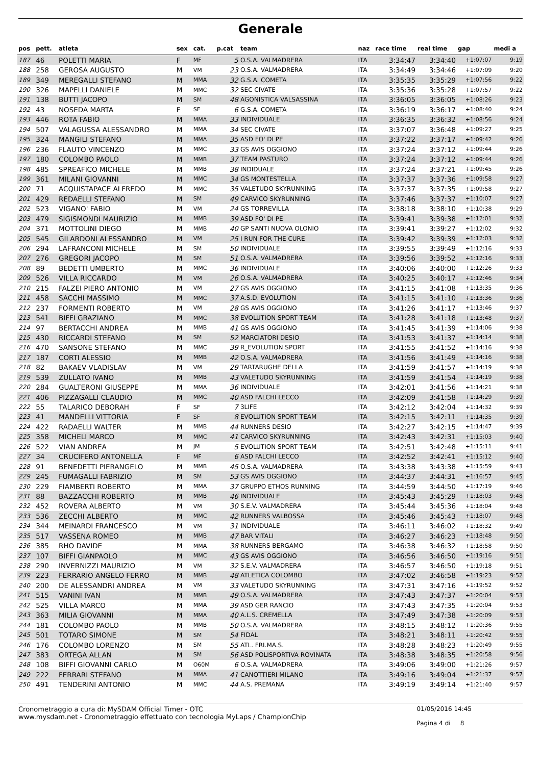Generale
| pos | pett. | atleta | sex | cat. | p.cat | team | naz | race time | real time | gap | medi a |
| --- | --- | --- | --- | --- | --- | --- | --- | --- | --- | --- | --- |
| 187 | 46 | POLETTI MARIA | F | MF | 5 | O.S.A. VALMADRERA | ITA | 3:34:47 | 3:34:40 | +1:07:07 | 9:19 |
| 188 | 258 | GEROSA AUGUSTO | M | VM | 23 | O.S.A. VALMADRERA | ITA | 3:34:49 | 3:34:46 | +1:07:09 | 9:20 |
| 189 | 349 | MEREGALLI STEFANO | M | MMA | 32 | G.S.A. COMETA | ITA | 3:35:35 | 3:35:29 | +1:07:56 | 9:22 |
| 190 | 326 | MAPELLI DANIELE | M | MMC | 32 | SEC CIVATE | ITA | 3:35:36 | 3:35:28 | +1:07:57 | 9:22 |
| 191 | 138 | BUTTI JACOPO | M | SM | 48 | AGONISTICA VALSASSINA | ITA | 3:36:05 | 3:36:05 | +1:08:26 | 9:23 |
| 192 | 43 | NOSEDA MARTA | F | SF | 6 | G.S.A. COMETA | ITA | 3:36:19 | 3:36:17 | +1:08:40 | 9:24 |
| 193 | 446 | ROTA FABIO | M | MMA | 33 | INDIVIDUALE | ITA | 3:36:35 | 3:36:32 | +1:08:56 | 9:24 |
| 194 | 507 | VALAGUSSA ALESSANDRO | M | MMA | 34 | SEC CIVATE | ITA | 3:37:07 | 3:36:48 | +1:09:27 | 9:25 |
| 195 | 324 | MANGILI STEFANO | M | MMA | 35 | ASD FO' DI PE | ITA | 3:37:22 | 3:37:17 | +1:09:42 | 9:26 |
| 196 | 236 | FLAUTO VINCENZO | M | MMC | 33 | GS AVIS OGGIONO | ITA | 3:37:24 | 3:37:12 | +1:09:44 | 9:26 |
| 197 | 180 | COLOMBO PAOLO | M | MMB | 37 | TEAM PASTURO | ITA | 3:37:24 | 3:37:12 | +1:09:44 | 9:26 |
| 198 | 485 | SPREAFICO MICHELE | M | MMB | 38 | INDIDUALE | ITA | 3:37:24 | 3:37:21 | +1:09:45 | 9:26 |
| 199 | 361 | MILANI GIOVANNI | M | MMC | 34 | GS MONTESTELLA | ITA | 3:37:37 | 3:37:36 | +1:09:58 | 9:27 |
| 200 | 71 | ACQUISTAPACE ALFREDO | M | MMC | 35 | VALETUDO SKYRUNNING | ITA | 3:37:37 | 3:37:35 | +1:09:58 | 9:27 |
| 201 | 429 | REDAELLI STEFANO | M | SM | 49 | CARVICO SKYRUNNING | ITA | 3:37:46 | 3:37:37 | +1:10:07 | 9:27 |
| 202 | 523 | VIGANO' FABIO | M | VM | 24 | GS TORREVILLA | ITA | 3:38:18 | 3:38:10 | +1:10:38 | 9:29 |
| 203 | 479 | SIGISMONDI MAURIZIO | M | MMB | 39 | ASD FO' DI PE | ITA | 3:39:41 | 3:39:38 | +1:12:01 | 9:32 |
| 204 | 371 | MOTTOLINI DIEGO | M | MMB | 40 | GP SANTI NUOVA OLONIO | ITA | 3:39:41 | 3:39:27 | +1:12:02 | 9:32 |
| 205 | 545 | GILARDONI ALESSANDRO | M | VM | 25 | I RUN FOR THE CURE | ITA | 3:39:42 | 3:39:39 | +1:12:03 | 9:32 |
| 206 | 294 | LAFRANCONI MICHELE | M | SM | 50 | INDIVIDUALE | ITA | 3:39:55 | 3:39:49 | +1:12:16 | 9:33 |
| 207 | 276 | GREGORI JACOPO | M | SM | 51 | O.S.A. VALMADRERA | ITA | 3:39:56 | 3:39:52 | +1:12:16 | 9:33 |
| 208 | 89 | BEDETTI UMBERTO | M | MMC | 36 | INDIVIDUALE | ITA | 3:40:06 | 3:40:00 | +1:12:26 | 9:33 |
| 209 | 526 | VILLA RICCARDO | M | VM | 26 | O.S.A. VALMADRERA | ITA | 3:40:25 | 3:40:17 | +1:12:46 | 9:34 |
| 210 | 215 | FALZEI PIERO ANTONIO | M | VM | 27 | GS AVIS OGGIONO | ITA | 3:41:15 | 3:41:08 | +1:13:35 | 9:36 |
| 211 | 458 | SACCHI MASSIMO | M | MMC | 37 | A.S.D. EVOLUTION | ITA | 3:41:15 | 3:41:10 | +1:13:36 | 9:36 |
| 212 | 237 | FORMENTI ROBERTO | M | VM | 28 | GS AVIS OGGIONO | ITA | 3:41:26 | 3:41:17 | +1:13:46 | 9:37 |
| 213 | 541 | BIFFI GRAZIANO | M | MMC | 38 | EVOLUTION SPORT TEAM | ITA | 3:41:28 | 3:41:18 | +1:13:48 | 9:37 |
| 214 | 97 | BERTACCHI ANDREA | M | MMB | 41 | GS AVIS OGGIONO | ITA | 3:41:45 | 3:41:39 | +1:14:06 | 9:38 |
| 215 | 430 | RICCARDI STEFANO | M | SM | 52 | MARCIATORI DESIO | ITA | 3:41:53 | 3:41:37 | +1:14:14 | 9:38 |
| 216 | 470 | SANSONE STEFANO | M | MMC | 39 | R_EVOLUTION SPORT | ITA | 3:41:55 | 3:41:52 | +1:14:16 | 9:38 |
| 217 | 187 | CORTI ALESSIO | M | MMB | 42 | O.S.A. VALMADRERA | ITA | 3:41:56 | 3:41:49 | +1:14:16 | 9:38 |
| 218 | 82 | BAKAEV VLADISLAV | M | VM | 29 | TARTARUGHE DELLA | ITA | 3:41:59 | 3:41:57 | +1:14:19 | 9:38 |
| 219 | 539 | ZULLATO IVANO | M | MMB | 43 | VALETUDO SKYRUNNING | ITA | 3:41:59 | 3:41:54 | +1:14:19 | 9:38 |
| 220 | 284 | GUALTERONI GIUSEPPE | M | MMA | 36 | INDIVIDUALE | ITA | 3:42:01 | 3:41:56 | +1:14:21 | 9:38 |
| 221 | 406 | PIZZAGALLI CLAUDIO | M | MMC | 40 | ASD FALCHI LECCO | ITA | 3:42:09 | 3:41:58 | +1:14:29 | 9:39 |
| 222 | 55 | TALARICO DEBORAH | F | SF | 7 | 3LIFE | ITA | 3:42:12 | 3:42:04 | +1:14:32 | 9:39 |
| 223 | 41 | MANDELLI VITTORIA | F | SF | 8 | EVOLUTION SPORT TEAM | ITA | 3:42:15 | 3:42:11 | +1:14:35 | 9:39 |
| 224 | 422 | RADAELLI WALTER | M | MMB | 44 | RUNNERS DESIO | ITA | 3:42:27 | 3:42:15 | +1:14:47 | 9:39 |
| 225 | 358 | MICHELI MARCO | M | MMC | 41 | CARVICO SKYRUNNING | ITA | 3:42:43 | 3:42:31 | +1:15:03 | 9:40 |
| 226 | 522 | VIAN ANDREA | M | JM | 5 | EVOLUTION SPORT TEAM | ITA | 3:42:51 | 3:42:48 | +1:15:11 | 9:41 |
| 227 | 34 | CRUCIFERO ANTONELLA | F | MF | 6 | ASD FALCHI LECCO | ITA | 3:42:52 | 3:42:41 | +1:15:12 | 9:40 |
| 228 | 91 | BENEDETTI PIERANGELO | M | MMB | 45 | O.S.A. VALMADRERA | ITA | 3:43:38 | 3:43:38 | +1:15:59 | 9:43 |
| 229 | 245 | FUMAGALLI FABRIZIO | M | SM | 53 | GS AVIS OGGIONO | ITA | 3:44:37 | 3:44:31 | +1:16:57 | 9:45 |
| 230 | 229 | FIAMBERTI ROBERTO | M | MMA | 37 | GRUPPO ETHOS RUNNING | ITA | 3:44:59 | 3:44:50 | +1:17:19 | 9:46 |
| 231 | 88 | BAZZACCHI ROBERTO | M | MMB | 46 | INDIVIDUALE | ITA | 3:45:43 | 3:45:29 | +1:18:03 | 9:48 |
| 232 | 452 | ROVERA ALBERTO | M | VM | 30 | S.E.V. VALMADRERA | ITA | 3:45:44 | 3:45:36 | +1:18:04 | 9:48 |
| 233 | 536 | ZECCHI ALBERTO | M | MMC | 42 | RUNNERS VALBOSSA | ITA | 3:45:46 | 3:45:43 | +1:18:07 | 9:48 |
| 234 | 344 | MEINARDI FRANCESCO | M | VM | 31 | INDIVIDUALE | ITA | 3:46:11 | 3:46:02 | +1:18:32 | 9:49 |
| 235 | 517 | VASSENA ROMEO | M | MMB | 47 | BAR VITALI | ITA | 3:46:27 | 3:46:23 | +1:18:48 | 9:50 |
| 236 | 385 | RHO DAVIDE | M | MMA | 38 | RUNNERS BERGAMO | ITA | 3:46:38 | 3:46:32 | +1:18:58 | 9:50 |
| 237 | 107 | BIFFI GIANPAOLO | M | MMC | 43 | GS AVIS OGGIONO | ITA | 3:46:56 | 3:46:50 | +1:19:16 | 9:51 |
| 238 | 290 | INVERNIZZI MAURIZIO | M | VM | 32 | S.E.V. VALMADRERA | ITA | 3:46:57 | 3:46:50 | +1:19:18 | 9:51 |
| 239 | 223 | FERRARIO ANGELO FERRO | M | MMB | 48 | ATLETICA COLOMBO | ITA | 3:47:02 | 3:46:58 | +1:19:23 | 9:52 |
| 240 | 200 | DE ALESSANDRI ANDREA | M | VM | 33 | VALETUDO SKYRUNNING | ITA | 3:47:31 | 3:47:16 | +1:19:52 | 9:52 |
| 241 | 515 | VANINI IVAN | M | MMB | 49 | O.S.A. VALMADRERA | ITA | 3:47:43 | 3:47:37 | +1:20:04 | 9:53 |
| 242 | 525 | VILLA MARCO | M | MMA | 39 | ASD GER RANCIO | ITA | 3:47:43 | 3:47:35 | +1:20:04 | 9:53 |
| 243 | 363 | MILIA GIOVANNI | M | MMA | 40 | A.L.S. CREMELLA | ITA | 3:47:49 | 3:47:38 | +1:20:09 | 9:53 |
| 244 | 181 | COLOMBO PAOLO | M | MMB | 50 | O.S.A. VALMADRERA | ITA | 3:48:15 | 3:48:12 | +1:20:36 | 9:55 |
| 245 | 501 | TOTARO SIMONE | M | SM | 54 | FIDAL | ITA | 3:48:21 | 3:48:11 | +1:20:42 | 9:55 |
| 246 | 176 | COLOMBO LORENZO | M | SM | 55 | ATL. FRI.MA.S. | ITA | 3:48:28 | 3:48:23 | +1:20:49 | 9:55 |
| 247 | 383 | ORTEGA ALLAN | M | SM | 56 | ASD POLISPORTIVA ROVINATA | ITA | 3:48:38 | 3:48:35 | +1:20:58 | 9:56 |
| 248 | 108 | BIFFI GIOVANNI CARLO | M | O60M | 6 | O.S.A. VALMADRERA | ITA | 3:49:06 | 3:49:00 | +1:21:26 | 9:57 |
| 249 | 222 | FERRARI STEFANO | M | MMA | 41 | CANOTTIERI MILANO | ITA | 3:49:16 | 3:49:04 | +1:21:37 | 9:57 |
| 250 | 491 | TENDERINI ANTONIO | M | MMC | 44 | A.S. PREMANA | ITA | 3:49:19 | 3:49:14 | +1:21:40 | 9:57 |
Cronometraggio a cura di: MySDAM Official Timer - OTC
www.mysdam.net - Cronometraggio effettuato con tecnologia MyLaps / ChampionChip
01/05/2016 14:45
Pagina 4 di 8